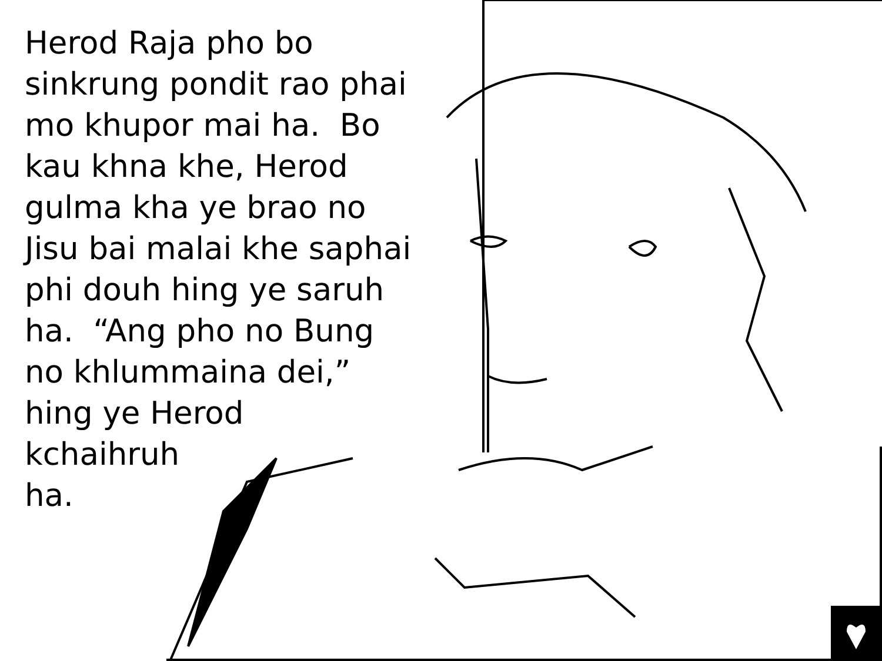Herod Raja pho bo
sinkrung pondit rao phai
mo khupor mai ha. Bo
kau khna khe, Herod
gulma kha ye brao no
Jisu bai malai khe saphai
phi douh hing ye saruh
ha. “Ang pho no Bung
no khlummaina dei,”
hing ye Herod
kchaihruh
ha.